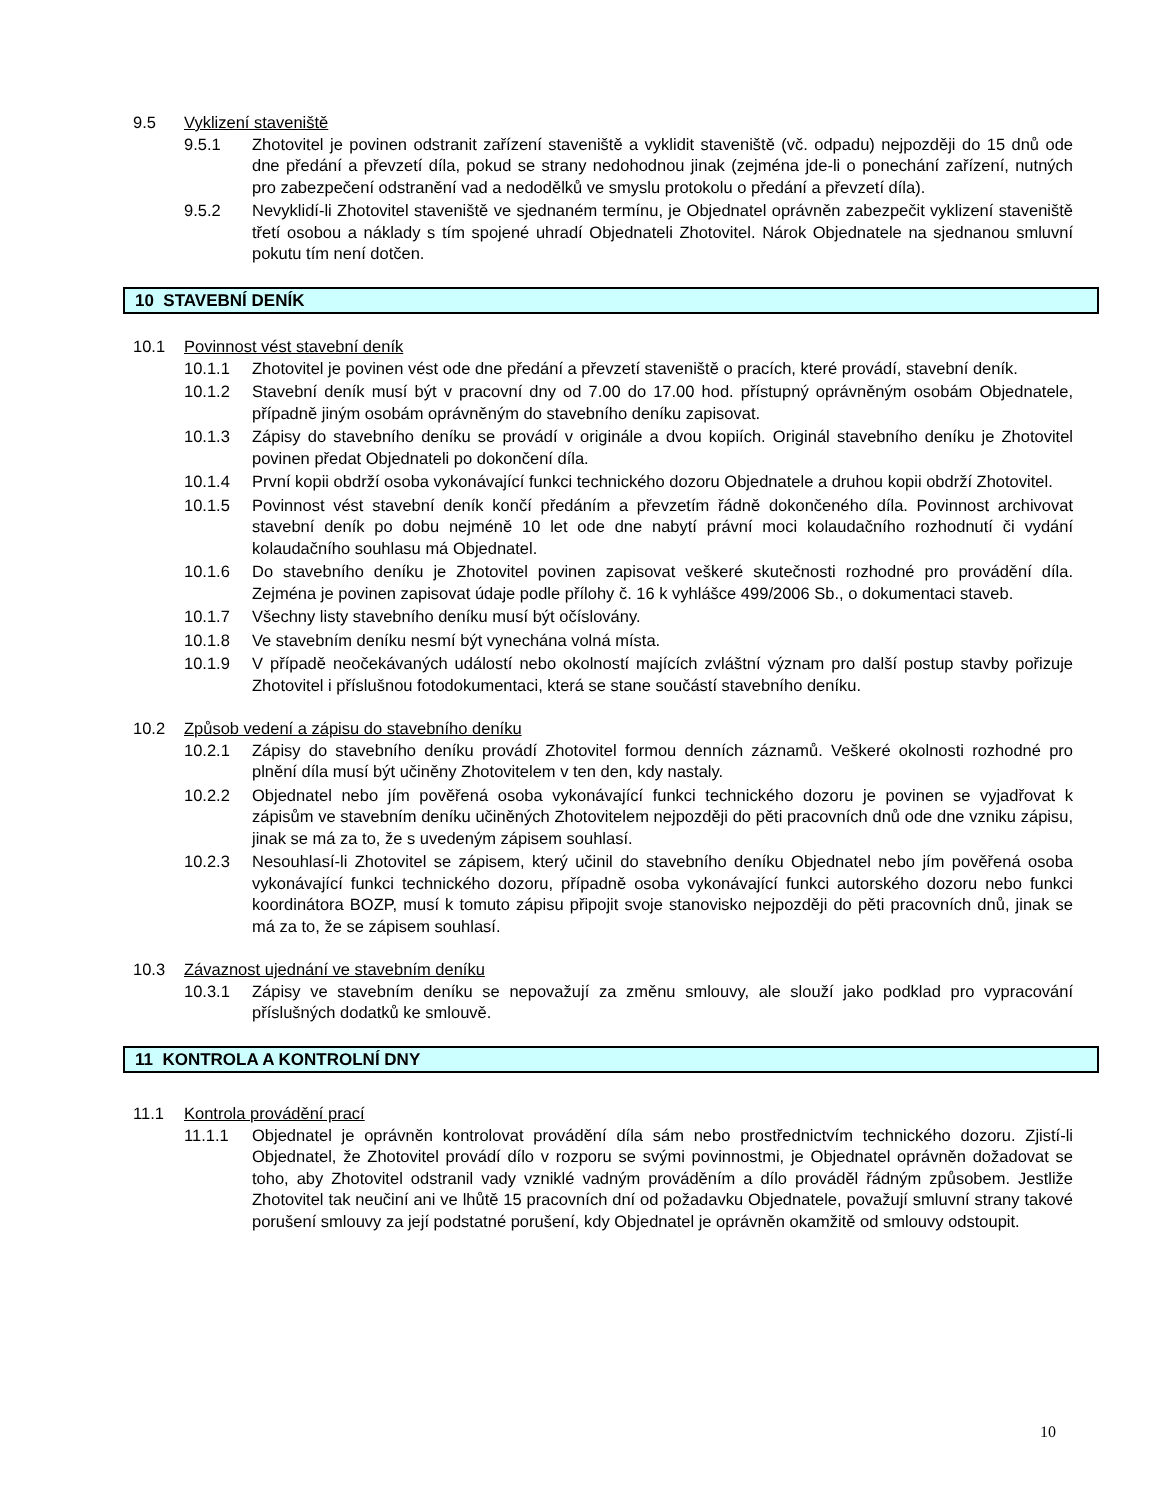9.5 Vyklizení staveniště
9.5.1 Zhotovitel je povinen odstranit zařízení staveniště a vyklidit staveniště (vč. odpadu) nejpozději do 15 dnů ode dne předání a převzetí díla, pokud se strany nedohodnou jinak (zejména jde-li o ponechání zařízení, nutných pro zabezpečení odstranění vad a nedodělků ve smyslu protokolu o předání a převzetí díla).
9.5.2 Nevyklidí-li Zhotovitel staveniště ve sjednaném termínu, je Objednatel oprávněn zabezpečit vyklizení staveniště třetí osobou a náklady s tím spojené uhradí Objednateli Zhotovitel. Nárok Objednatele na sjednanou smluvní pokutu tím není dotčen.
10 STAVEBNÍ DENÍK
10.1 Povinnost vést stavební deník
10.1.1 Zhotovitel je povinen vést ode dne předání a převzetí staveniště o pracích, které provádí, stavební deník.
10.1.2 Stavební deník musí být v pracovní dny od 7.00 do 17.00 hod. přístupný oprávněným osobám Objednatele, případně jiným osobám oprávněným do stavebního deníku zapisovat.
10.1.3 Zápisy do stavebního deníku se provádí v originále a dvou kopiích. Originál stavebního deníku je Zhotovitel povinen předat Objednateli po dokončení díla.
10.1.4 První kopii obdrží osoba vykonávající funkci technického dozoru Objednatele a druhou kopii obdrží Zhotovitel.
10.1.5 Povinnost vést stavební deník končí předáním a převzetím řádně dokončeného díla. Povinnost archivovat stavební deník po dobu nejméně 10 let ode dne nabytí právní moci kolaudačního rozhodnutí či vydání kolaudačního souhlasu má Objednatel.
10.1.6 Do stavebního deníku je Zhotovitel povinen zapisovat veškeré skutečnosti rozhodné pro provádění díla. Zejména je povinen zapisovat údaje podle přílohy č. 16 k vyhlášce 499/2006 Sb., o dokumentaci staveb.
10.1.7 Všechny listy stavebního deníku musí být očíslovány.
10.1.8 Ve stavebním deníku nesmí být vynechána volná místa.
10.1.9 V případě neočekávaných událostí nebo okolností majících zvláštní význam pro další postup stavby pořizuje Zhotovitel i příslušnou fotodokumentaci, která se stane součástí stavebního deníku.
10.2 Způsob vedení a zápisu do stavebního deníku
10.2.1 Zápisy do stavebního deníku provádí Zhotovitel formou denních záznamů. Veškeré okolnosti rozhodné pro plnění díla musí být učiněny Zhotovitelem v ten den, kdy nastaly.
10.2.2 Objednatel nebo jím pověřená osoba vykonávající funkci technického dozoru je povinen se vyjadřovat k zápisům ve stavebním deníku učiněných Zhotovitelem nejpozději do pěti pracovních dnů ode dne vzniku zápisu, jinak se má za to, že s uvedeným zápisem souhlasí.
10.2.3 Nesouhlasí-li Zhotovitel se zápisem, který učinil do stavebního deníku Objednatel nebo jím pověřená osoba vykonávající funkci technického dozoru, případně osoba vykonávající funkci autorského dozoru nebo funkci koordinátora BOZP, musí k tomuto zápisu připojit svoje stanovisko nejpozději do pěti pracovních dnů, jinak se má za to, že se zápisem souhlasí.
10.3 Závaznost ujednání ve stavebním deníku
10.3.1 Zápisy ve stavebním deníku se nepovažují za změnu smlouvy, ale slouží jako podklad pro vypracování příslušných dodatků ke smlouvě.
11 KONTROLA A KONTROLNÍ DNY
11.1 Kontrola provádění prací
11.1.1 Objednatel je oprávněn kontrolovat provádění díla sám nebo prostřednictvím technického dozoru. Zjistí-li Objednatel, že Zhotovitel provádí dílo v rozporu se svými povinnostmi, je Objednatel oprávněn dožadovat se toho, aby Zhotovitel odstranil vady vzniklé vadným prováděním a dílo prováděl řádným způsobem. Jestliže Zhotovitel tak neučiní ani ve lhůtě 15 pracovních dní od požadavku Objednatele, považují smluvní strany takové porušení smlouvy za její podstatné porušení, kdy Objednatel je oprávněn okamžitě od smlouvy odstoupit.
10